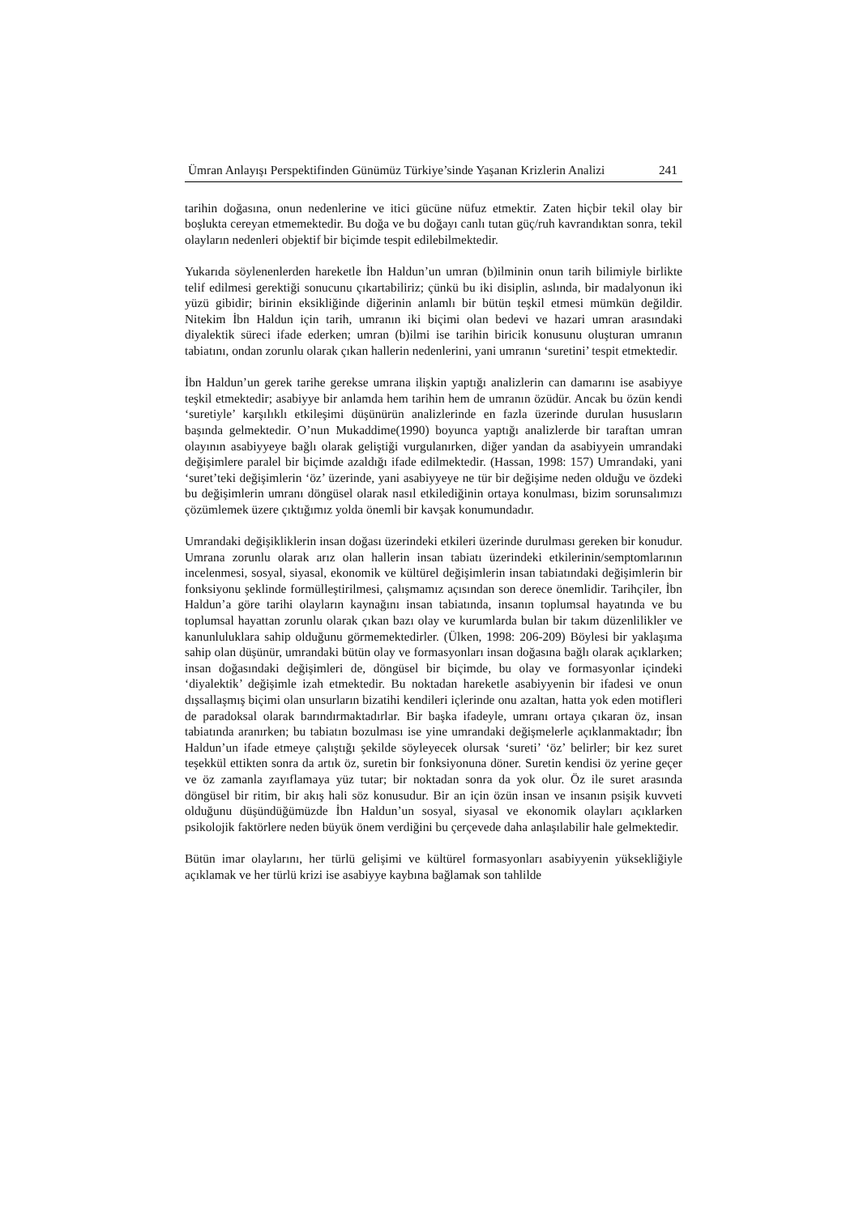Ümran Anlayışı Perspektifinden Günümüz Türkiye’sinde Yaşanan Krizlerin Analizi 241
tarihin doğasına, onun nedenlerine ve itici gücüne nüfuz etmektir. Zaten hiçbir tekil olay bir boşlukta cereyan etmemektedir. Bu doğa ve bu doğayı canlı tutan güç/ruh kavrandıktan sonra, tekil olayların nedenleri objektif bir biçimde tespit edilebilmektedir.
Yukarıda söylenenlerden hareketle İbn Haldun’un umran (b)ilminin onun tarih bilimiyle birlikte telif edilmesi gerektiği sonucunu çıkartabiliriz; çünkü bu iki disiplin, aslında, bir madalyonun iki yüzü gibidir; birinin eksikliğinde diğerinin anlamlı bir bütün teşkil etmesi mümkün değildir. Nitekim İbn Haldun için tarih, umranın iki biçimi olan bedevi ve hazari umran arasındaki diyalektik süreci ifade ederken; umran (b)ilmi ise tarihin biricik konusunu oluşturan umranın tabiatını, ondan zorunlu olarak çıkan hallerin nedenlerini, yani umranın ‘suretini’ tespit etmektedir.
İbn Haldun’un gerek tarihe gerekse umrana ilişkin yaptığı analizlerin can damarını ise asabiyye teşkil etmektedir; asabiyye bir anlamda hem tarihin hem de umranın özüdür. Ancak bu özün kendi ‘suretiyle’ karşılıklı etkileşimi düşünürün analizlerinde en fazla üzerinde durulan hususların başında gelmektedir. O’nun Mukaddime(1990) boyunca yaptığı analizlerde bir taraftan umran olayının asabiyyeye bağlı olarak geliştiği vurgulanırken, diğer yandan da asabiyyein umrandaki değişimlere paralel bir biçimde azaldığı ifade edilmektedir. (Hassan, 1998: 157) Umrandaki, yani ‘suret’teki değişimlerin ‘öz’ üzerinde, yani asabiyyeye ne tür bir değişime neden olduğu ve özdeki bu değişimlerin umranı döngüsel olarak nasıl etkilediğinin ortaya konulması, bizim sorunsalımızı çözümlemek üzere çıktığımız yolda önemli bir kavşak konumundadır.
Umrandaki değişikliklerin insan doğası üzerindeki etkileri üzerinde durulması gereken bir konudur. Umrana zorunlu olarak arız olan hallerin insan tabiatı üzerindeki etkilerinin/semptomlarının incelenmesi, sosyal, siyasal, ekonomik ve kültürel değişimlerin insan tabiatındaki değişimlerin bir fonksiyonu şeklinde formülleştirilmesi, çalışmamız açısından son derece önemlidir. Tarihçiler, İbn Haldun’a göre tarihi olayların kaynağını insan tabiatında, insanın toplumsal hayatında ve bu toplumsal hayattan zorunlu olarak çıkan bazı olay ve kurumlarda bulan bir takım düzenlilikler ve kanunluluklara sahip olduğunu görmemektedirler. (Ülken, 1998: 206-209) Böylesi bir yaklaşıma sahip olan düşünür, umrandaki bütün olay ve formasyonları insan doğasına bağlı olarak açıklarken; insan doğasındaki değişimleri de, döngüsel bir biçimde, bu olay ve formasyonlar içindeki ‘diyalektik’ değişimle izah etmektedir. Bu noktadan hareketle asabiyyenin bir ifadesi ve onun dışsallaşmış biçimi olan unsurların bizatihi kendileri içlerinde onu azaltan, hatta yok eden motifleri de paradoksal olarak barındırmaktadırlar. Bir başka ifadeyle, umranı ortaya çıkaran öz, insan tabiatında aranırken; bu tabiatın bozulması ise yine umrandaki değişmelerle açıklanmaktadır; İbn Haldun’un ifade etmeye çalıştığı şekilde söyleyecek olursak ‘sureti’ ‘öz’ belirler; bir kez suret teşekkül ettikten sonra da artık öz, suretin bir fonksiyonuna döner. Suretin kendisi öz yerine geçer ve öz zamanla zayıflamaya yüz tutar; bir noktadan sonra da yok olur. Öz ile suret arasında döngüsel bir ritim, bir akış hali söz konusudur. Bir an için özün insan ve insanın psişik kuvveti olduğunu düşündüğümüzde İbn Haldun’un sosyal, siyasal ve ekonomik olayları açıklarken psikolojik faktörlere neden büyük önem verdiğini bu çerçevede daha anlaşılabilir hale gelmektedir.
Bütün imar olaylarını, her türlü gelişimi ve kültürel formasyonları asabiyyenin yüksekliğiyle açıklamak ve her türlü krizi ise asabiyye kaybına bağlamak son tahlilde